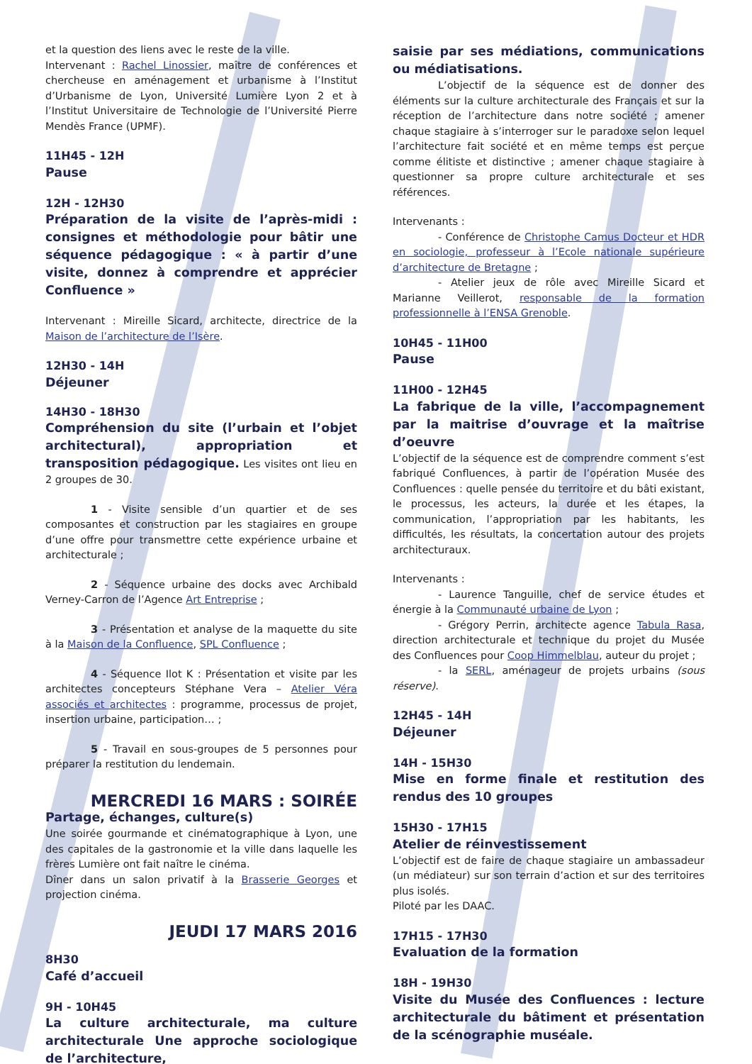et la question des liens avec le reste de la ville.
Intervenant : Rachel Linossier, maître de conférences et chercheuse en aménagement et urbanisme à l’Institut d’Urbanisme de Lyon, Université Lumière Lyon 2 et à l’Institut Universitaire de Technologie de l’Université Pierre Mendès France (UPMF).
11H45 - 12H
Pause
12H - 12H30
Préparation de la visite de l’après-midi : consignes et méthodologie pour bâtir une séquence pédagogique : « à partir d’une visite, donnez à comprendre et apprécier Confluence »
Intervenant : Mireille Sicard, architecte, directrice de la Maison de l’architecture de l’Isère.
12H30 - 14H
Déjeuner
14H30 - 18H30
Compréhension du site (l’urbain et l’objet architectural), appropriation et transposition pédagogique. Les visites ont lieu en 2 groupes de 30.
1 - Visite sensible d’un quartier et de ses composantes et construction par les stagiaires en groupe d’une offre pour transmettre cette expérience urbaine et architecturale ;
2 - Séquence urbaine des docks avec Archibald Verney-Carron de l’Agence Art Entreprise ;
3 - Présentation et analyse de la maquette du site à la Maison de la Confluence, SPL Confluence ;
4 - Séquence Ilot K : Présentation et visite par les architectes concepteurs Stéphane Vera – Atelier Véra associés et architectes : programme, processus de projet, insertion urbaine, participation… ;
5 - Travail en sous-groupes de 5 personnes pour préparer la restitution du lendemain.
MERCREDI 16 MARS : SOIRÉE
Partage, échanges, culture(s)
Une soirée gourmande et cinématographique à Lyon, une des capitales de la gastronomie et la ville dans laquelle les frères Lumière ont fait naître le cinéma.
Dîner dans un salon privatif à la Brasserie Georges et projection cinéma.
JEUDI 17 MARS 2016
8H30
Café d’accueil
9H - 10H45
La culture architecturale, ma culture architecturale Une approche sociologique de l’architecture,
saisie par ses médiations, communications ou médiatisations.
L’objectif de la séquence est de donner des éléments sur la culture architecturale des Français et sur la réception de l’architecture dans notre société ; amener chaque stagiaire à s’interroger sur le paradoxe selon lequel l’architecture fait société et en même temps est perçue comme élitiste et distinctive ; amener chaque stagiaire à questionner sa propre culture architecturale et ses références.
Intervenants :
- Conférence de Christophe Camus Docteur et HDR en sociologie, professeur à l’Ecole nationale supérieure d’architecture de Bretagne ;
- Atelier jeux de rôle avec Mireille Sicard et Marianne Veillerot, responsable de la formation professionnelle à l’ENSA Grenoble.
10H45 - 11H00
Pause
11H00 - 12H45
La fabrique de la ville, l’accompagnement par la maitrise d’ouvrage et la maîtrise d’oeuvre
L’objectif de la séquence est de comprendre comment s’est fabriqué Confluences, à partir de l’opération Musée des Confluences : quelle pensée du territoire et du bâti existant, le processus, les acteurs, la durée et les étapes, la communication, l’appropriation par les habitants, les difficultés, les résultats, la concertation autour des projets architecturaux.
Intervenants :
- Laurence Tanguille, chef de service études et énergie à la Communauté urbaine de Lyon ;
- Grégory Perrin, architecte agence Tabula Rasa, direction architecturale et technique du projet du Musée des Confluences pour Coop Himmelblau, auteur du projet ;
- la SERL, aménageur de projets urbains (sous réserve).
12H45 - 14H
Déjeuner
14H - 15H30
Mise en forme finale et restitution des rendus des 10 groupes
15H30 - 17H15
Atelier de réinvestissement
L’objectif est de faire de chaque stagiaire un ambassadeur (un médiateur) sur son terrain d’action et sur des territoires plus isolés.
Piloté par les DAAC.
17H15 - 17H30
Evaluation de la formation
18H - 19H30
Visite du Musée des Confluences : lecture architecturale du bâtiment et présentation de la scénographie muséale.